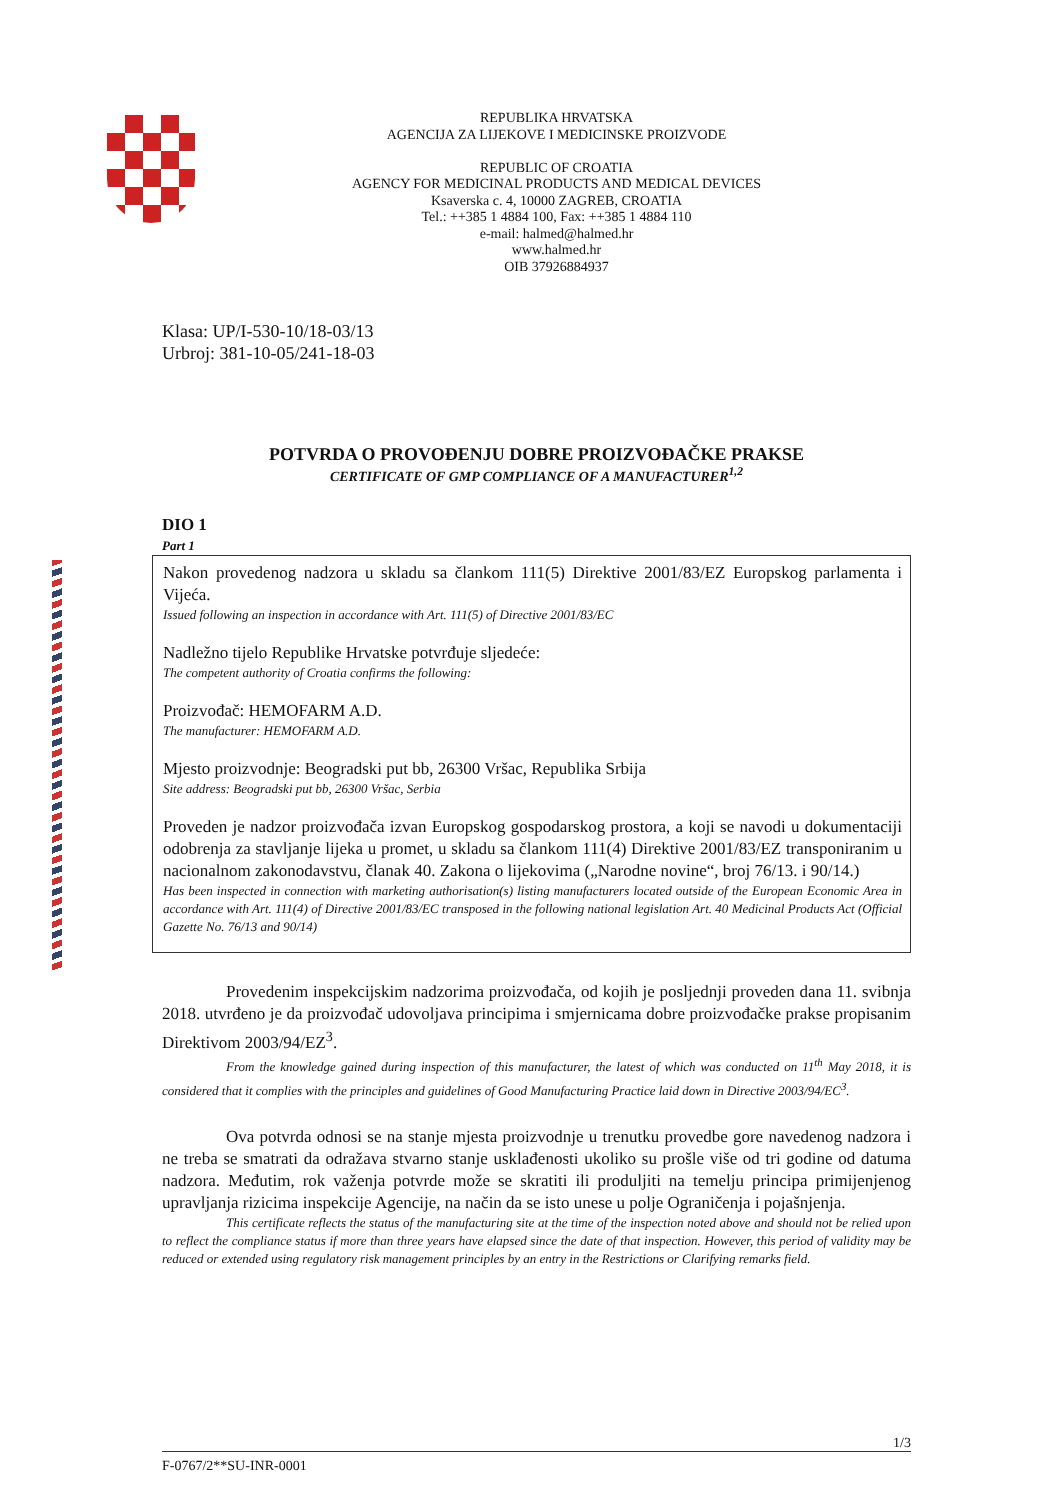REPUBLIKA HRVATSKA
AGENCIJA ZA LIJEKOVE I MEDICINSKE PROIZVODE
REPUBLIC OF CROATIA
AGENCY FOR MEDICINAL PRODUCTS AND MEDICAL DEVICES
Ksaverska c. 4, 10000 ZAGREB, CROATIA
Tel.: ++385 1 4884 100, Fax: ++385 1 4884 110
e-mail: halmed@halmed.hr
www.halmed.hr
OIB 37926884937
Klasa: UP/I-530-10/18-03/13
Urbroj: 381-10-05/241-18-03
POTVRDA O PROVOĐENJU DOBRE PROIZVOĐAČKE PRAKSE
CERTIFICATE OF GMP COMPLIANCE OF A MANUFACTURER<sup>1,2</sup>
DIO 1
Part 1
Nakon provedenog nadzora u skladu sa člankom 111(5) Direktive 2001/83/EZ Europskog parlamenta i Vijeća.
Issued following an inspection in accordance with Art. 111(5) of Directive 2001/83/EC
Nadležno tijelo Republike Hrvatske potvrđuje sljedeće:
The competent authority of Croatia confirms the following:
Proizvođač: HEMOFARM A.D.
The manufacturer: HEMOFARM A.D.
Mjesto proizvodnje: Beogradski put bb, 26300 Vršac, Republika Srbija
Site address: Beogradski put bb, 26300 Vršac, Serbia
Proveden je nadzor proizvođača izvan Europskog gospodarskog prostora, a koji se navodi u dokumentaciji odobrenja za stavljanje lijeka u promet, u skladu sa člankom 111(4) Direktive 2001/83/EZ transponiranim u nacionalnom zakonodavstvu, članak 40. Zakona o lijekovima („Narodne novine“, broj 76/13. i 90/14.)
Has been inspected in connection with marketing authorisation(s) listing manufacturers located outside of the European Economic Area in accordance with Art. 111(4) of Directive 2001/83/EC transposed in the following national legislation Art. 40 Medicinal Products Act (Official Gazette No. 76/13 and 90/14)
Provedenim inspekcijskim nadzorima proizvođača, od kojih je posljednji proveden dana 11. svibnja 2018. utvrđeno je da proizvođač udovoljava principima i smjernicama dobre proizvođačke prakse propisanim Direktivom 2003/94/EZ<sup>3</sup>.
From the knowledge gained during inspection of this manufacturer, the latest of which was conducted on 11<sup>th</sup> May 2018, it is considered that it complies with the principles and guidelines of Good Manufacturing Practice laid down in Directive 2003/94/EC<sup>3</sup>.
Ova potvrda odnosi se na stanje mjesta proizvodnje u trenutku provedbe gore navedenog nadzora i ne treba se smatrati da odražava stvarno stanje usklađenosti ukoliko su prošle više od tri godine od datuma nadzora. Međutim, rok važenja potvrde može se skratiti ili produljiti na temelju principa primijenjenog upravljanja rizicima inspekcije Agencije, na način da se isto unese u polje Ograničenja i pojašnjenja.
This certificate reflects the status of the manufacturing site at the time of the inspection noted above and should not be relied upon to reflect the compliance status if more than three years have elapsed since the date of that inspection. However, this period of validity may be reduced or extended using regulatory risk management principles by an entry in the Restrictions or Clarifying remarks field.
1/3
F-0767/2**SU-INR-0001